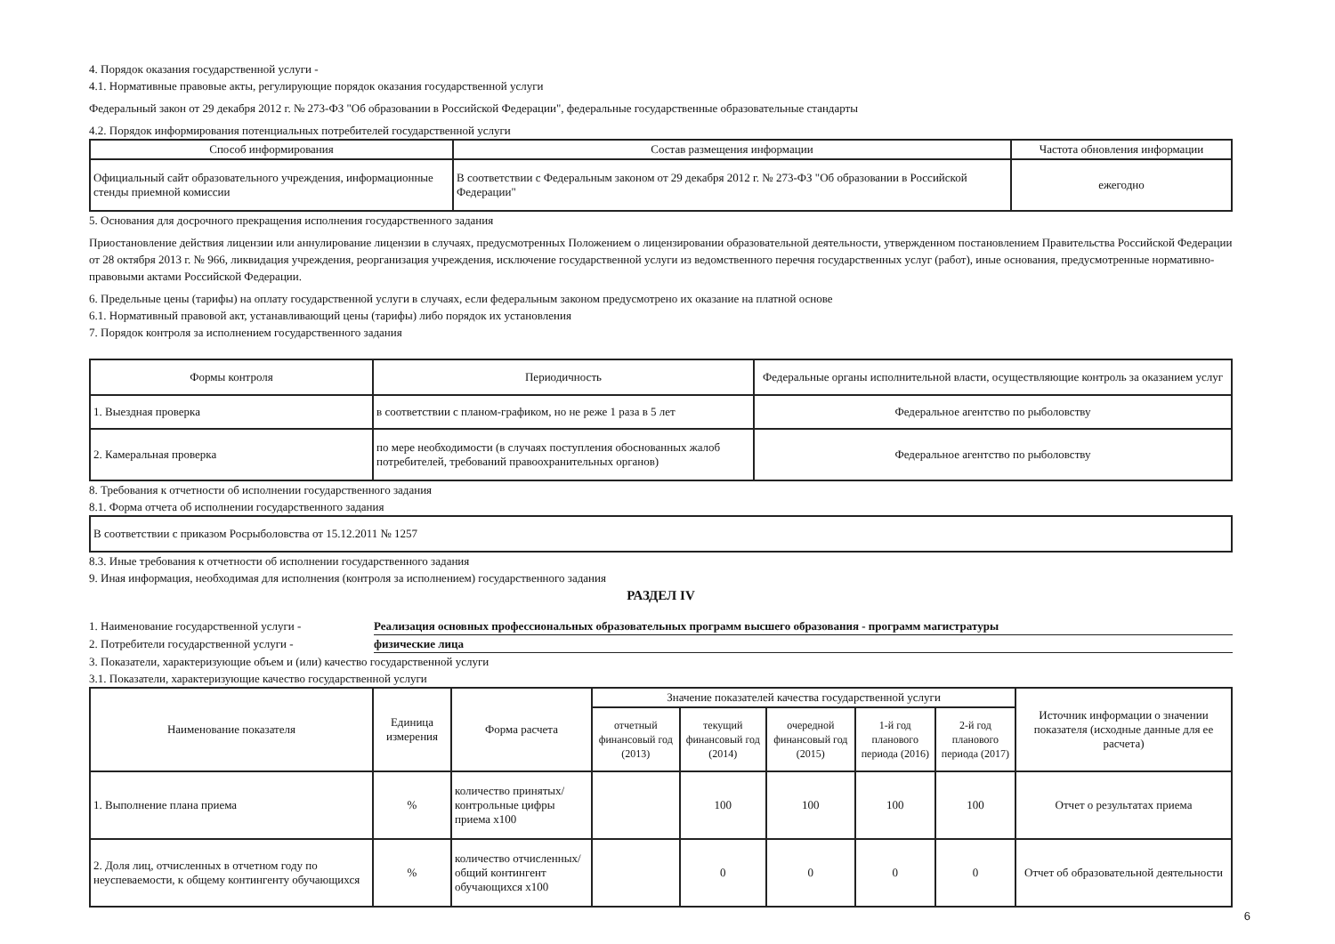4. Порядок оказания государственной услуги -
4.1. Нормативные правовые акты, регулирующие порядок оказания государственной услуги
Федеральный закон от 29 декабря 2012 г. № 273-ФЗ "Об образовании в Российской Федерации", федеральные государственные образовательные стандарты
4.2. Порядок информирования потенциальных потребителей государственной услуги
| Способ информирования | Состав размещения информации | Частота обновления информации |
| --- | --- | --- |
| Официальный сайт образовательного учреждения, информационные стенды приемной комиссии | В соответствии с Федеральным законом от 29 декабря 2012 г. № 273-ФЗ "Об образовании в Российской Федерации" | ежегодно |
5. Основания для досрочного прекращения исполнения государственного задания
Приостановление действия лицензии или аннулирование лицензии в случаях, предусмотренных Положением о лицензировании образовательной деятельности, утвержденном постановлением Правительства Российской Федерации от 28 октября 2013 г. № 966, ликвидация учреждения, реорганизация учреждения, исключение государственной услуги из ведомственного перечня государственных услуг (работ), иные основания, предусмотренные нормативно-правовыми актами Российской Федерации.
6. Предельные цены (тарифы) на оплату государственной услуги в случаях, если федеральным законом предусмотрено их оказание на платной основе
6.1. Нормативный правовой акт, устанавливающий цены (тарифы) либо порядок их установления
7. Порядок контроля за исполнением государственного задания
| Формы контроля | Периодичность | Федеральные органы исполнительной власти, осуществляющие контроль за оказанием услуг |
| --- | --- | --- |
| 1. Выездная проверка | в соответствии с планом-графиком, но не реже 1 раза в 5 лет | Федеральное агентство по рыболовству |
| 2. Камеральная проверка | по мере необходимости (в случаях поступления обоснованных жалоб потребителей, требований правоохранительных органов) | Федеральное агентство по рыболовству |
8. Требования к отчетности об исполнении государственного задания
8.1. Форма отчета об исполнении государственного задания
| В соответствии с приказом Росрыболовства от 15.12.2011 № 1257 |
8.3. Иные требования к отчетности об исполнении государственного задания
9. Иная информация, необходимая для исполнения (контроля за исполнением) государственного задания
РАЗДЕЛ IV
1. Наименование государственной услуги - Реализация основных профессиональных образовательных программ высшего образования - программ магистратуры
2. Потребители государственной услуги - физические лица
3. Показатели, характеризующие объем и (или) качество государственной услуги
3.1. Показатели, характеризующие качество государственной услуги
| Наименование показателя | Единица измерения | Форма расчета | Значение показателей качества государственной услуги | | | | | Источник информации о значении показателя (исходные данные для ее расчета) |
| --- | --- | --- | --- | --- | --- | --- | --- | --- |
| | | | отчетный финансовый год (2013) | текущий финансовый год (2014) | очередной финансовый год (2015) | 1-й год планового периода (2016) | 2-й год планового периода (2017) | |
| 1. Выполнение плана приема | % | количество принятых/ контрольные цифры приема х100 | | 100 | 100 | 100 | 100 | Отчет о результатах приема |
| 2. Доля лиц, отчисленных в отчетном году по неуспеваемости, к общему контингенту обучающихся | % | количество отчисленных/общий контингент обучающихся х100 | | 0 | 0 | 0 | 0 | Отчет об образовательной деятельности |
6